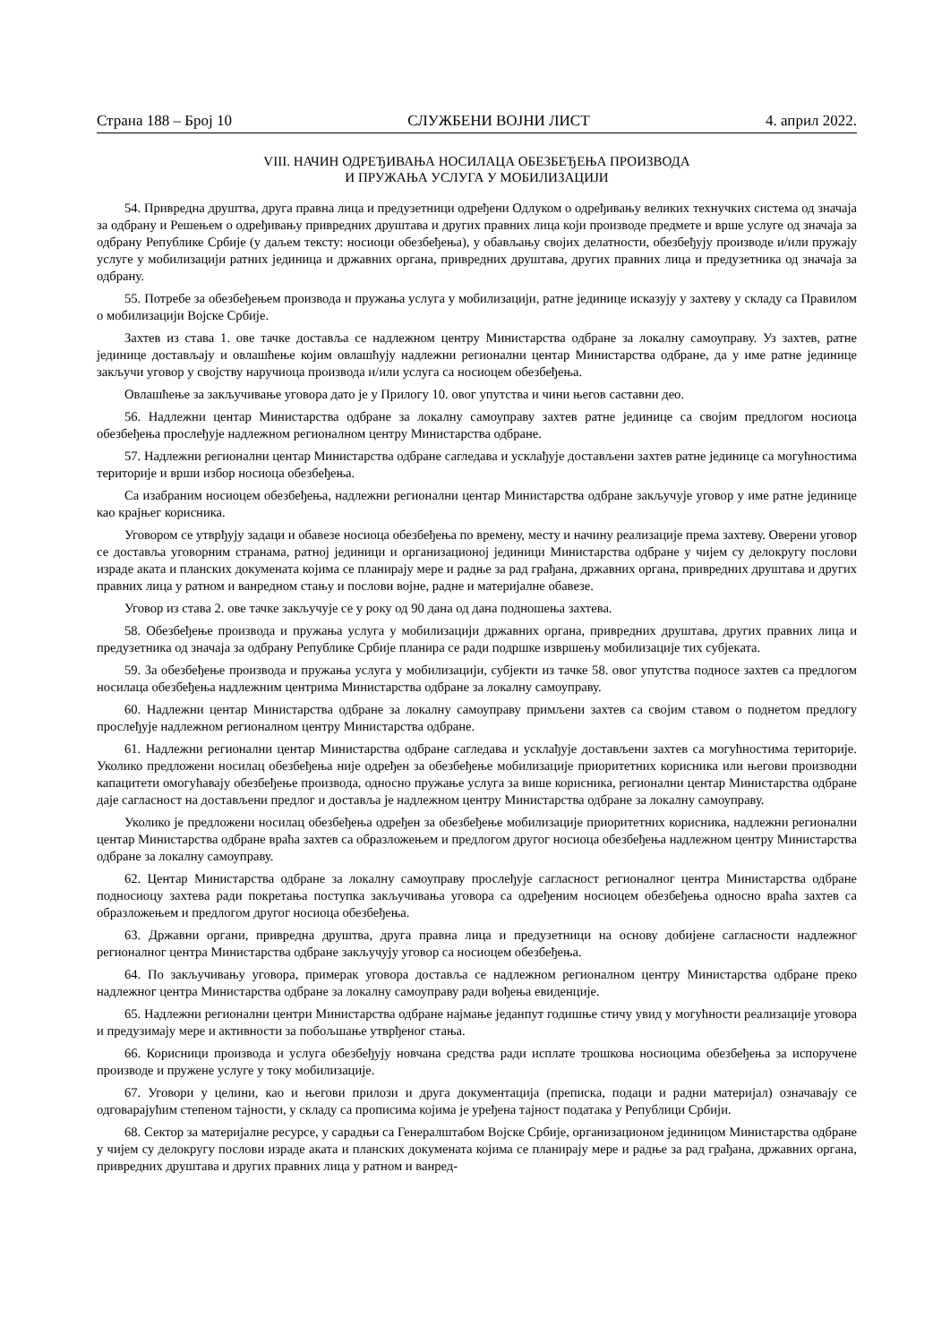Страна 188 – Број 10 СЛУЖБЕНИ ВОЈНИ ЛИСТ 4. април 2022.
VIII. НАЧИН ОДРЕЂИВАЊА НОСИЛАЦА ОБЕЗБЕЂЕЊА ПРОИЗВОДА
И ПРУЖАЊА УСЛУГА У МОБИЛИЗАЦИЈИ
54. Привредна друштва, друга правна лица и предузетници одређени Одлуком о одређивању великих технучких система од значаја за одбрану и Решењем о одређивању привредних друштава и других правних лица који производе предмете и врше услуге од значаја за одбрану Републике Србије (у даљем тексту: носиоци обезбеђења), у обављању својих делатности, обезбеђују производе и/или пружају услуге у мобилизацији ратних јединица и државних органа, привредних друштава, других правних лица и предузетника од значаја за одбрану.
55. Потребе за обезбеђењем производа и пружања услуга у мобилизацији, ратне јединице исказују у захтеву у складу са Правилом о мобилизацији Војске Србије.
Захтев из става 1. ове тачке доставља се надлежном центру Министарства одбране за локалну самоуправу. Уз захтев, ратне јединице достављају и овлашћење којим овлашћују надлежни регионални центар Министарства одбране, да у име ратне јединице закључи уговор у својству наручиоца производа и/или услуга са носиоцем обезбеђења.
Овлашћење за закључивање уговора дато је у Прилогу 10. овог упутства и чини његов саставни део.
56. Надлежни центар Министарства одбране за локалну самоуправу захтев ратне јединице са својим предлогом носиоца обезбеђења прослеђује надлежном регионалном центру Министарства одбране.
57. Надлежни регионални центар Министарства одбране сагледава и усклађује достављени захтев ратне јединице са могућностима територије и врши избор носиоца обезбеђења.
Са изабраним носиоцем обезбеђења, надлежни регионални центар Министарства одбране закључује уговор у име ратне јединице као крајњег корисника.
Уговором се утврђују задаци и обавезе носиоца обезбеђења по времену, месту и начину реализације према захтеву. Оверени уговор се доставља уговорним странама, ратној јединици и организационој јединици Министарства одбране у чијем су делокругу послови израде аката и планских докумената којима се планирају мере и радње за рад грађана, државних органа, привредних друштава и других правних лица у ратном и ванредном стању и послови војне, радне и материјалне обавезе.
Уговор из става 2. ове тачке закључује се у року од 90 дана од дана подношења захтева.
58. Обезбеђење производа и пружања услуга у мобилизацији државних органа, привредних друштава, других правних лица и предузетника од значаја за одбрану Републике Србије планира се ради подршке извршењу мобилизације тих субјеката.
59. За обезбеђење производа и пружања услуга у мобилизацији, субјекти из тачке 58. овог упутства подносе захтев са предлогом носилаца обезбеђења надлежним центрима Министарства одбране за локалну самоуправу.
60. Надлежни центар Министарства одбране за локалну самоуправу примљени захтев са својим ставом о поднетом предлогу прослеђује надлежном регионалном центру Министарства одбране.
61. Надлежни регионални центар Министарства одбране сагледава и усклађује достављени захтев са могућностима територије. Уколико предложени носилац обезбеђења није одређен за обезбеђење мобилизације приоритетних корисника или његови производни капацитети омогућавају обезбеђење производа, односно пружање услуга за више корисника, регионални центар Министарства одбране даје сагласност на достављени предлог и доставља је надлежном центру Министарства одбране за локалну самоуправу.
Уколико је предложени носилац обезбеђења одређен за обезбеђење мобилизације приоритетних корисника, надлежни регионални центар Министарства одбране враћа захтев са образложењем и предлогом другог носиоца обезбеђења надлежном центру Министарства одбране за локалну самоуправу.
62. Центар Министарства одбране за локалну самоуправу прослеђује сагласност регионалног центра Министарства одбране подносиоцу захтева ради покретања поступка закључивања уговора са одређеним носиоцем обезбеђења односно враћа захтев са образложењем и предлогом другог носиоца обезбеђења.
63. Државни органи, привредна друштва, друга правна лица и предузетници на основу добијене сагласности надлежног регионалног центра Министарства одбране закључују уговор са носиоцем обезбеђења.
64. По закључивању уговора, примерак уговора доставља се надлежном регионалном центру Министарства одбране преко надлежног центра Министарства одбране за локалну самоуправу ради вођења евиденције.
65. Надлежни регионални центри Министарства одбране најмање једанпут годишње стичу увид у могућности реализације уговора и предузимају мере и активности за побољшање утврђеног стања.
66. Корисници производа и услуга обезбеђују новчана средства ради исплате трошкова носиоцима обезбеђења за испоручене производе и пружене услуге у току мобилизације.
67. Уговори у целини, као и његови прилози и друга документација (преписка, подаци и радни материјал) означавају се одговарајућим степеном тајности, у складу са прописима којима је уређена тајност података у Републици Србији.
68. Сектор за материјалне ресурсе, у сарадњи са Генералштабом Војске Србије, организационом јединицом Министарства одбране у чијем су делокругу послови израде аката и планских докумената којима се планирају мере и радње за рад грађана, државних органа, привредних друштава и других правних лица у ратном и ванред-